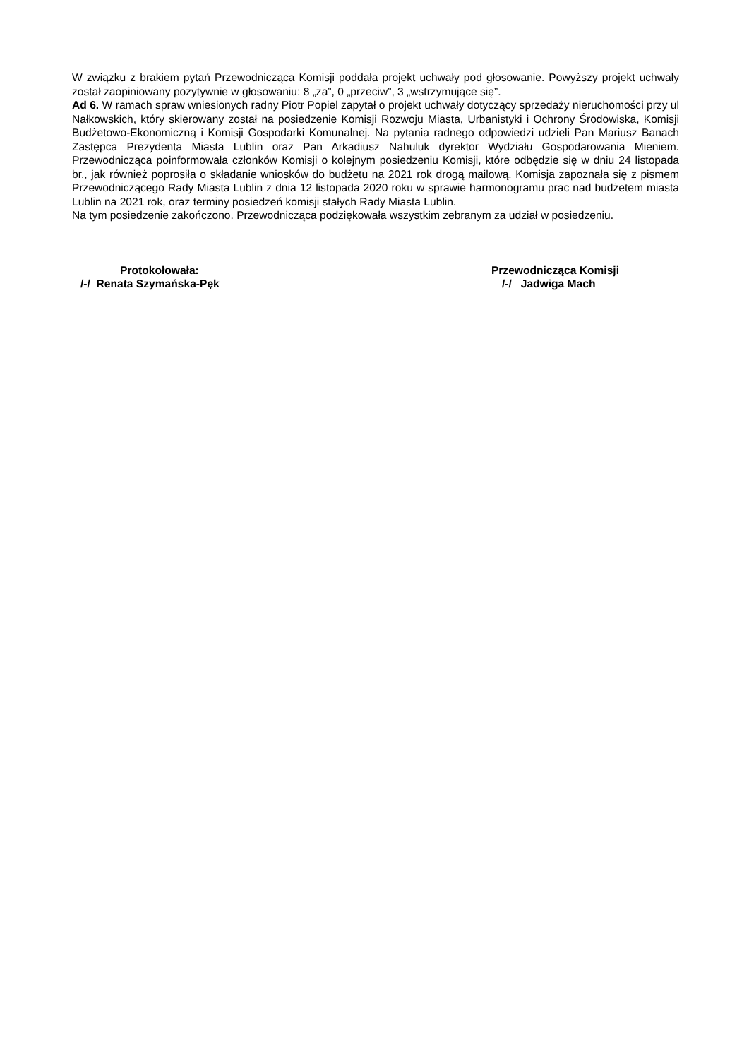W związku z brakiem pytań Przewodnicząca Komisji poddała projekt uchwały pod głosowanie. Powyższy projekt uchwały został zaopiniowany pozytywnie w głosowaniu: 8 „za”, 0 „przeciw”, 3 „wstrzymujące się”.
Ad 6. W ramach spraw wniesionych radny Piotr Popiel zapytał o projekt uchwały dotyczący sprzedaży nieruchomości przy ul Nałkowskich, który skierowany został na posiedzenie Komisji Rozwoju Miasta, Urbanistyki i Ochrony Środowiska, Komisji Budżetowo-Ekonomiczną i Komisji Gospodarki Komunalnej. Na pytania radnego odpowiedzi udzieli Pan Mariusz Banach Zastępca Prezydenta Miasta Lublin oraz Pan Arkadiusz Nahuluk dyrektor Wydziału Gospodarowania Mieniem. Przewodnicząca poinformowała członków Komisji o kolejnym posiedzeniu Komisji, które odbędzie się w dniu 24 listopada br., jak również poprosiła o składanie wniosków do budżetu na 2021 rok drogą mailową. Komisja zapoznała się z pismem Przewodniczącego Rady Miasta Lublin z dnia 12 listopada 2020 roku w sprawie harmonogramu prac nad budżetem miasta Lublin na 2021 rok, oraz terminy posiedzeń komisji stałych Rady Miasta Lublin.
Na tym posiedzenie zakończono. Przewodnicząca podziękowała wszystkim zebranym za udział w posiedzeniu.
Protokołowała:
/-/ Renata Szymańska-Pęk
Przewodnicząca Komisji
/-/ Jadwiga Mach